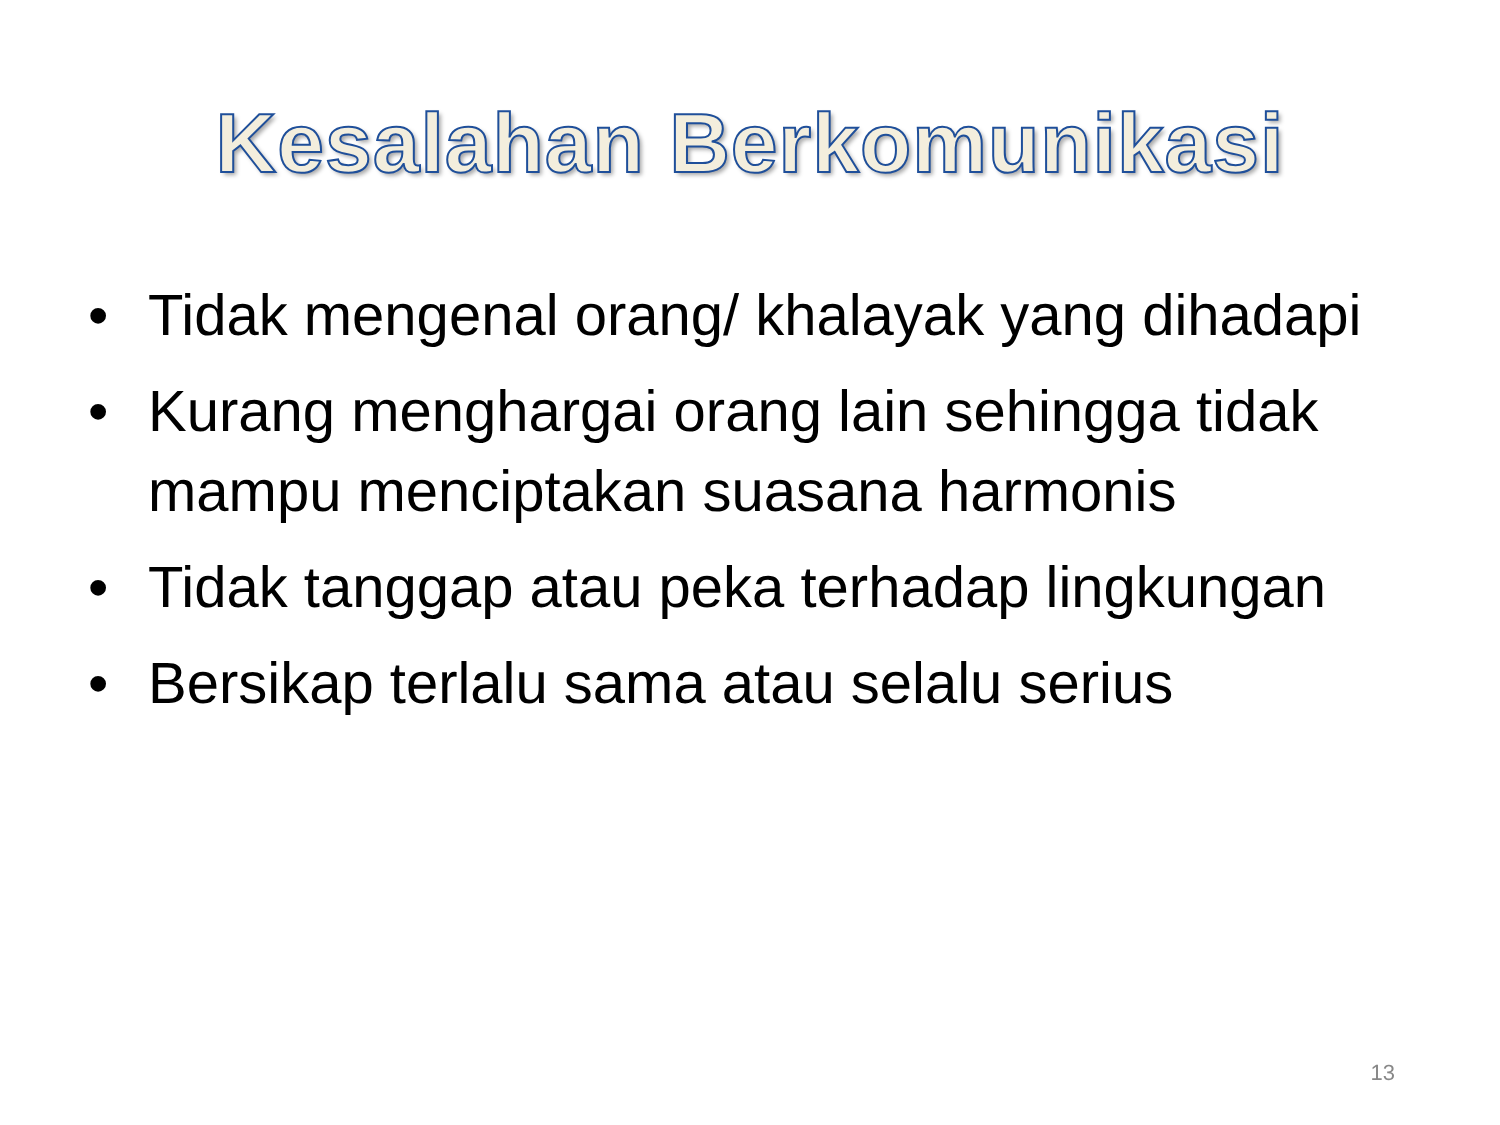Kesalahan Berkomunikasi
• Tidak mengenal orang/ khalayak yang dihadapi
• Kurang menghargai orang lain sehingga tidak mampu menciptakan suasana harmonis
• Tidak tanggap atau peka terhadap lingkungan
• Bersikap terlalu sama atau selalu serius
13